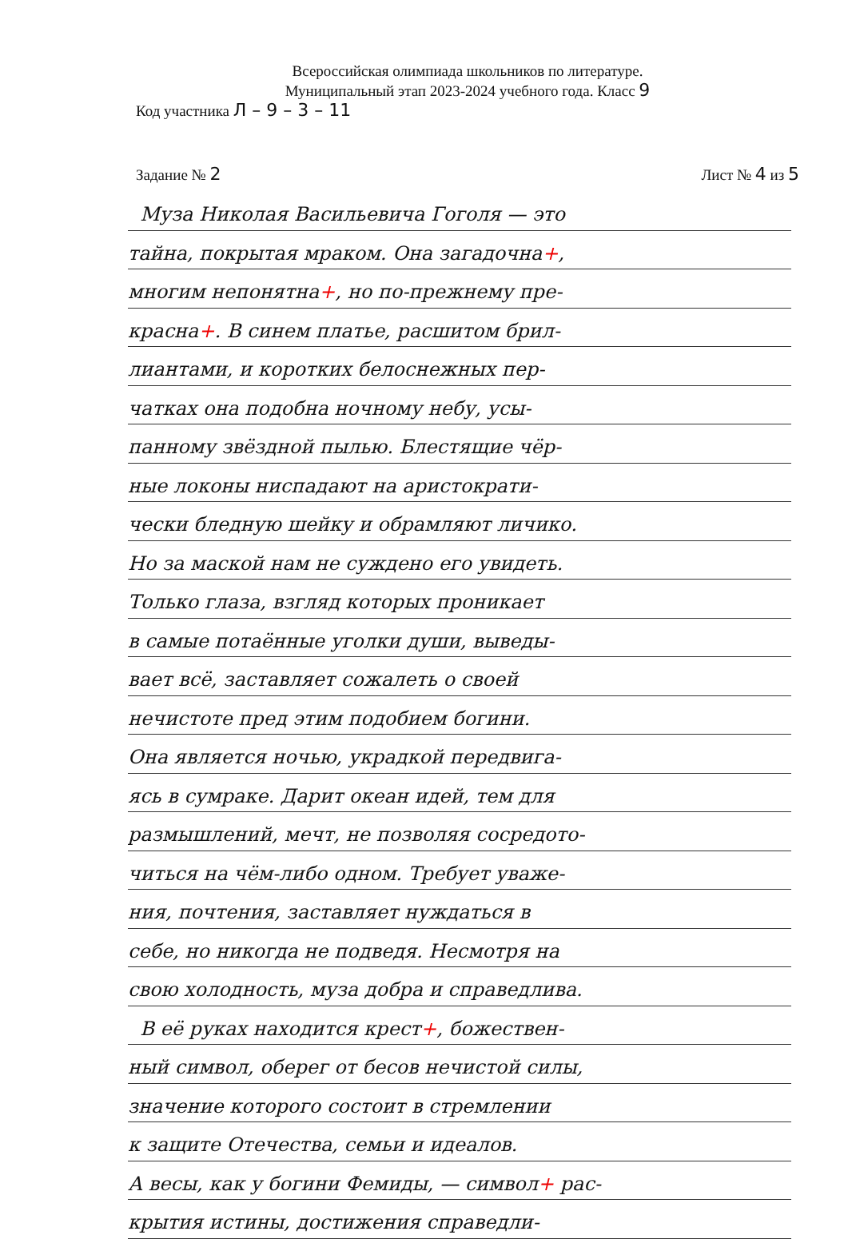Всероссийская олимпиада школьников по литературе.
Муниципальный этап 2023-2024 учебного года. Класс 9
Код участника Л – 9 – 3 – 11
Задание № 2 Лист № 4 из 5
Муза Николая Васильевича Гоголя — это
тайна, покрытая мраком. Она загадочна+,
многим непонятна+, но по-прежнему пре-
красна+. В синем платье, расшитом брил-
лиантами, и коротких белоснежных пер-
чатках она подобна ночному небу, усы-
панному звёздной пылью. Блестящие чёр-
ные локоны ниспадают на аристократи-
чески бледную шейку и обрамляют личико.
Но за маской нам не суждено его увидеть.
Только глаза, взгляд которых проникает
в самые потаённые уголки души, выведы-
вает всё, заставляет сожалеть о своей
нечистоте пред этим подобием богини.
Она является ночью, украдкой передвига-
ясь в сумраке. Дарит океан идей, тем для
размышлений, мечт, не позволяя сосредото-
читься на чём-либо одном. Требует уваже-
ния, почтения, заставляет нуждаться в
себе, но никогда не подведя. Несмотря на
свою холодность, муза добра и справедлива.
В её руках находится крест+, божествен-
ный символ, оберег от бесов нечистой силы,
значение которого состоит в стремлении
к защите Отечества, семьи и идеалов.
А весы, как у богини Фемиды, — символ+ рас-
крытия истины, достижения справедли-